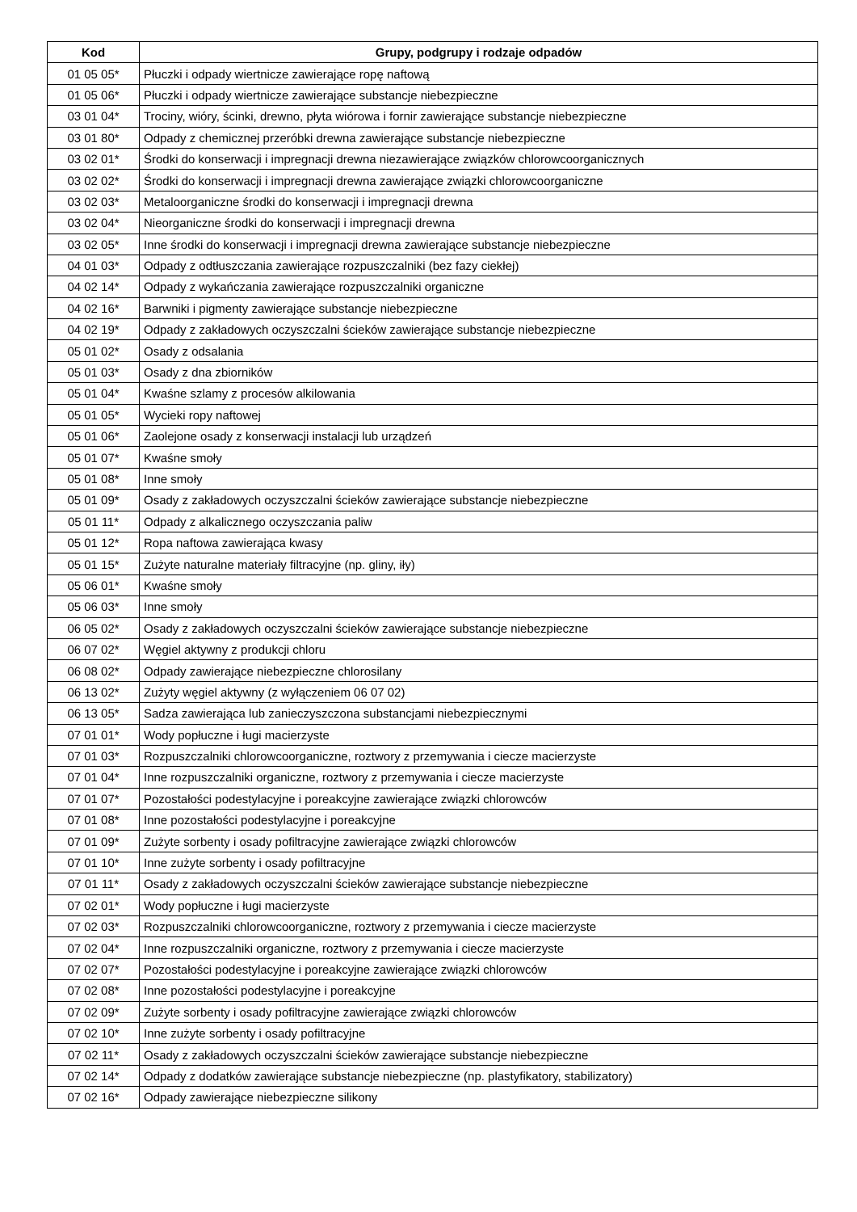| Kod | Grupy, podgrupy i rodzaje odpadów |
| --- | --- |
| 01 05 05* | Płuczki i odpady wiertnicze zawierające ropę naftową |
| 01 05 06* | Płuczki i odpady wiertnicze zawierające substancje niebezpieczne |
| 03 01 04* | Trociny, wióry, ścinki, drewno, płyta wiórowa i fornir zawierające substancje niebezpieczne |
| 03 01 80* | Odpady z chemicznej przeróbki drewna zawierające substancje niebezpieczne |
| 03 02 01* | Środki do konserwacji i impregnacji drewna niezawierające związków chlorowcoorganicznych |
| 03 02 02* | Środki do konserwacji i impregnacji drewna zawierające związki chlorowcoorganiczne |
| 03 02 03* | Metaloorganiczne środki do konserwacji i impregnacji drewna |
| 03 02 04* | Nieorganiczne środki do konserwacji i impregnacji drewna |
| 03 02 05* | Inne środki do konserwacji i impregnacji drewna zawierające substancje niebezpieczne |
| 04 01 03* | Odpady z odtłuszczania zawierające rozpuszczalniki (bez fazy ciekłej) |
| 04 02 14* | Odpady z wykańczania zawierające rozpuszczalniki organiczne |
| 04 02 16* | Barwniki i pigmenty zawierające substancje niebezpieczne |
| 04 02 19* | Odpady z zakładowych oczyszczalni ścieków zawierające substancje niebezpieczne |
| 05 01 02* | Osady z odsalania |
| 05 01 03* | Osady z dna zbiorników |
| 05 01 04* | Kwaśne szlamy z procesów alkilowania |
| 05 01 05* | Wycieki ropy naftowej |
| 05 01 06* | Zaolejone osady z konserwacji instalacji lub urządzeń |
| 05 01 07* | Kwaśne smoły |
| 05 01 08* | Inne smoły |
| 05 01 09* | Osady z zakładowych oczyszczalni ścieków zawierające substancje niebezpieczne |
| 05 01 11* | Odpady z alkalicznego oczyszczania paliw |
| 05 01 12* | Ropa naftowa zawierająca kwasy |
| 05 01 15* | Zużyte naturalne materiały filtracyjne (np. gliny, iły) |
| 05 06 01* | Kwaśne smoły |
| 05 06 03* | Inne smoły |
| 06 05 02* | Osady z zakładowych oczyszczalni ścieków zawierające substancje niebezpieczne |
| 06 07 02* | Węgiel aktywny z produkcji chloru |
| 06 08 02* | Odpady zawierające niebezpieczne chlorosilany |
| 06 13 02* | Zużyty węgiel aktywny (z wyłączeniem 06 07 02) |
| 06 13 05* | Sadza zawierająca lub zanieczyszczona substancjami niebezpiecznymi |
| 07 01 01* | Wody popłuczne i ługi macierzyste |
| 07 01 03* | Rozpuszczalniki chlorowcoorganiczne, roztwory z przemywania i ciecze macierzyste |
| 07 01 04* | Inne rozpuszczalniki organiczne, roztwory z przemywania i ciecze macierzyste |
| 07 01 07* | Pozostałości podestylacyjne i poreakcyjne zawierające związki chlorowców |
| 07 01 08* | Inne pozostałości podestylacyjne i poreakcyjne |
| 07 01 09* | Zużyte sorbenty i osady pofiltracyjne zawierające związki chlorowców |
| 07 01 10* | Inne zużyte sorbenty i osady pofiltracyjne |
| 07 01 11* | Osady z zakładowych oczyszczalni ścieków zawierające substancje niebezpieczne |
| 07 02 01* | Wody popłuczne i ługi macierzyste |
| 07 02 03* | Rozpuszczalniki chlorowcoorganiczne, roztwory z przemywania i ciecze macierzyste |
| 07 02 04* | Inne rozpuszczalniki organiczne, roztwory z przemywania i ciecze macierzyste |
| 07 02 07* | Pozostałości podestylacyjne i poreakcyjne zawierające związki chlorowców |
| 07 02 08* | Inne pozostałości podestylacyjne i poreakcyjne |
| 07 02 09* | Zużyte sorbenty i osady pofiltracyjne zawierające związki chlorowców |
| 07 02 10* | Inne zużyte sorbenty i osady pofiltracyjne |
| 07 02 11* | Osady z zakładowych oczyszczalni ścieków zawierające substancje niebezpieczne |
| 07 02 14* | Odpady z dodatków zawierające substancje niebezpieczne (np. plastyfikatory, stabilizatory) |
| 07 02 16* | Odpady zawierające niebezpieczne silikony |